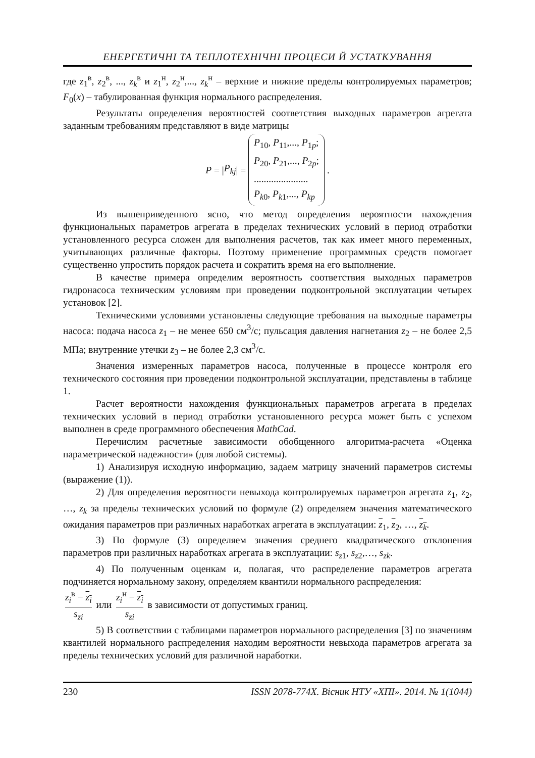ЕНЕРГЕТИЧНІ ТА ТЕПЛОТЕХНІЧНІ ПРОЦЕСИ Й УСТАТКУВАННЯ
где z<sub>1</sub><sup>в</sup>, z<sub>2</sub><sup>в</sup>, ..., z<sub>k</sub><sup>в</sup> и z<sub>1</sub><sup>н</sup>, z<sub>2</sub><sup>н</sup>,..., z<sub>k</sub><sup>н</sup> – верхние и нижние пределы контролируемых параметров; F<sub>0</sub>(x) – табулированная функция нормального распределения.
Результаты определения вероятностей соответствия выходных параметров агрегата заданным требованиям представляют в виде матрицы
P = | P<sub>kj</sub> | =
P<sub>10</sub>, P<sub>11</sub>,..., P<sub>1p</sub>;
P<sub>20</sub>, P<sub>21</sub>,..., P<sub>2p</sub>;
......................
P<sub>k0</sub>, P<sub>k1</sub>,..., P<sub>kp</sub>
.
Из вышеприведенного ясно, что метод определения вероятности нахождения функциональных параметров агрегата в пределах технических условий в период отработки установленного ресурса сложен для выполнения расчетов, так как имеет много переменных, учитывающих различные факторы. Поэтому применение программных средств помогает существенно упростить порядок расчета и сократить время на его выполнение.
В качестве примера определим вероятность соответствия выходных параметров гидронасоса техническим условиям при проведении подконтрольной эксплуатации четырех установок [2].
Техническими условиями установлены следующие требования на выходные параметры насоса: подача насоса z<sub>1</sub> – не менее 650 см<sup>3</sup>/с; пульсация давления нагнетания z<sub>2</sub> – не более 2,5 МПа; внутренние утечки z<sub>3</sub> – не более 2,3 см<sup>3</sup>/с.
Значения измеренных параметров насоса, полученные в процессе контроля его технического состояния при проведении подконтрольной эксплуатации, представлены в таблице 1.
Расчет вероятности нахождения функциональных параметров агрегата в пределах технических условий в период отработки установленного ресурса может быть с успехом выполнен в среде программного обеспечения MathCad.
Перечислим расчетные зависимости обобщенного алгоритма-расчета «Оценка параметрической надежности» (для любой системы).
1) Анализируя исходную информацию, задаем матрицу значений параметров системы (выражение (1)).
2) Для определения вероятности невыхода контролируемых параметров агрегата z<sub>1</sub>, z<sub>2</sub>, …, z<sub>k</sub> за пределы технических условий по формуле (2) определяем значения математического ожидания параметров при различных наработках агрегата в эксплуатации: z<sub>1</sub>, z<sub>2</sub>, …, z<sub>k</sub>.
3) По формуле (3) определяем значения среднего квадратического отклонения параметров при различных наработках агрегата в эксплуатации: s<sub>z1</sub>, s<sub>z2</sub>,…, s<sub>zk</sub>.
4) По полученным оценкам и, полагая, что распределение параметров агрегата подчиняется нормальному закону, определяем квантили нормального распределения:
z<sub>i</sub><sup>в</sup> − z<sub>i</sub> s<sub>zi</sub> или z<sub>i</sub><sup>н</sup> − z<sub>i</sub> s<sub>zi</sub> в зависимости от допустимых границ.
5) В соответствии с таблицами параметров нормального распределения [3] по значениям квантилей нормального распределения находим вероятности невыхода параметров агрегата за пределы технических условий для различной наработки.
230 ISSN 2078-774X. Вісник НТУ «ХПІ». 2014. № 1(1044)